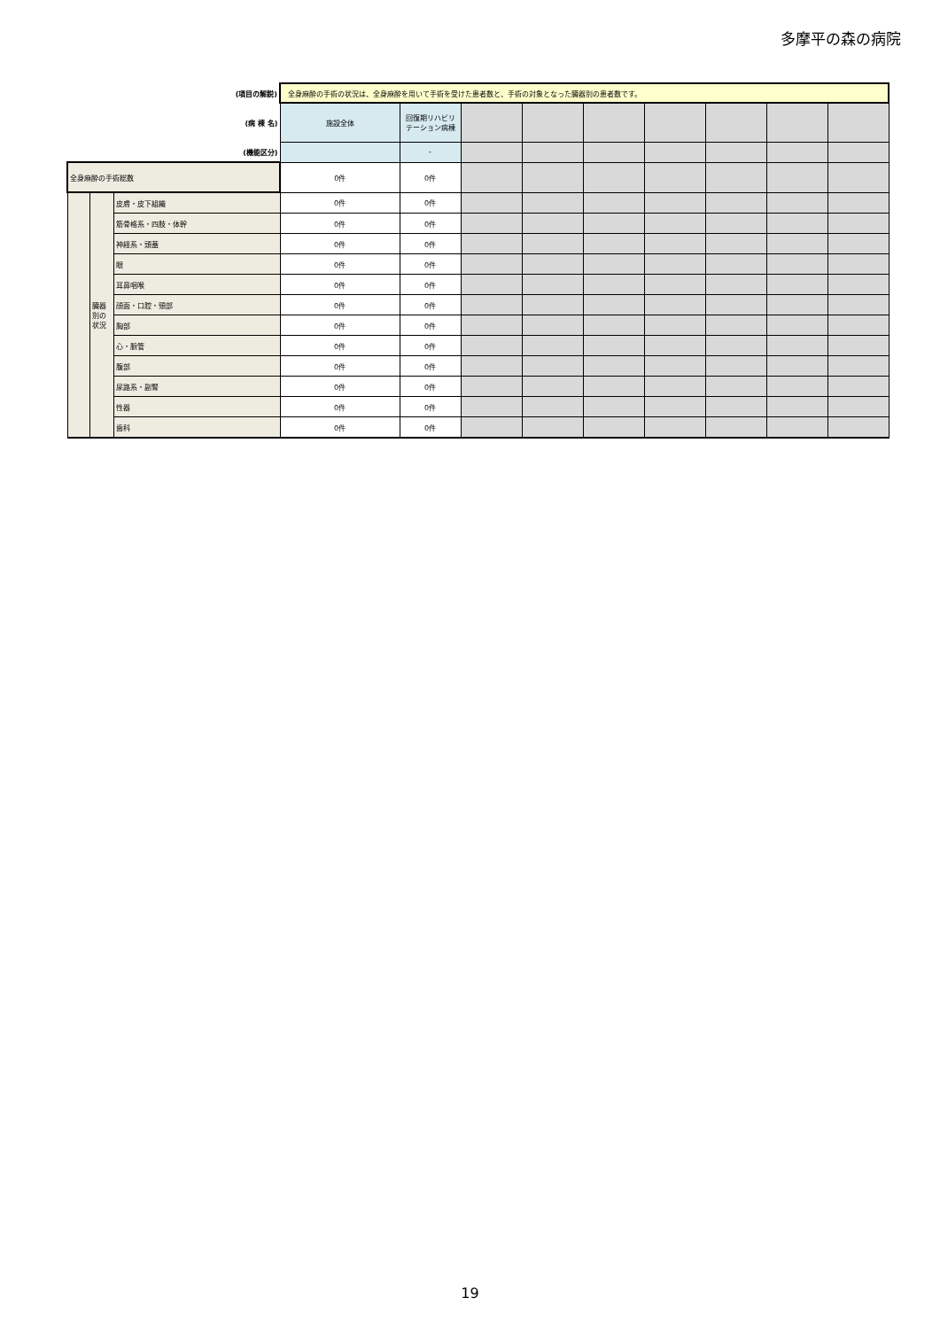多摩平の森の病院
| (項目の解説) | | | 全身麻酔の手術の状況は、全身麻酔を用いて手術を受けた患者数と、手術の対象となった臓器別の患者数です。 | | | | | | | | |
| (病 棟 名) | | | 施設全体 | 回復期リハビリ テーション病棟 | | | | | | | |
| (機能区分) | | | | - | | | | | | | |
| 全身麻酔の手術総数 | | | 0件 | 0件 | | | | | | | |
| | 臓器別の状況 | 皮膚・皮下組織 | 0件 | 0件 | | | | | | | |
| | | 筋骨格系・四肢・体幹 | 0件 | 0件 | | | | | | | |
| | | 神経系・頭蓋 | 0件 | 0件 | | | | | | | |
| | | 眼 | 0件 | 0件 | | | | | | | |
| | | 耳鼻咽喉 | 0件 | 0件 | | | | | | | |
| | | 顔面・口腔・頸部 | 0件 | 0件 | | | | | | | |
| | | 胸部 | 0件 | 0件 | | | | | | | |
| | | 心・脈管 | 0件 | 0件 | | | | | | | |
| | | 腹部 | 0件 | 0件 | | | | | | | |
| | | 尿路系・副腎 | 0件 | 0件 | | | | | | | |
| | | 性器 | 0件 | 0件 | | | | | | | |
| | | 歯科 | 0件 | 0件 | | | | | | | |
19